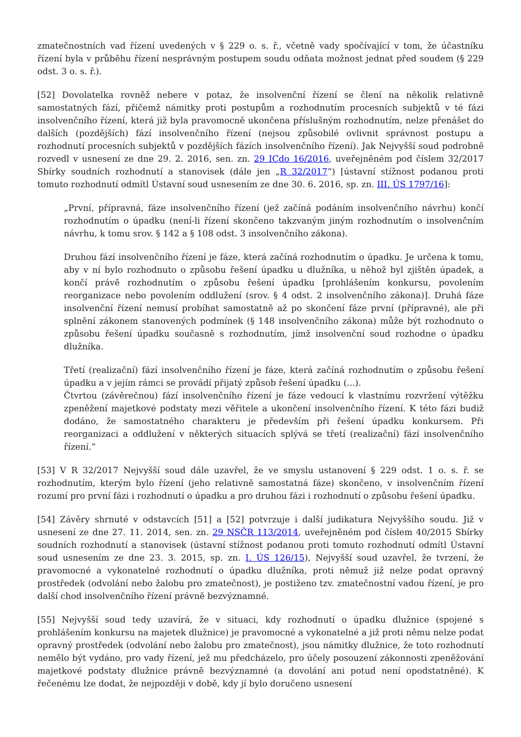zmatečnostních vad řízení uvedených v § 229 o. s. ř., včetně vady spočívající v tom, že účastníku řízení byla v průběhu řízení nesprávným postupem soudu odňata možnost jednat před soudem (§ 229 odst. 3 o. s. ř.).
[52] Dovolatelka rovněž nebere v potaz, že insolvenční řízení se člení na několik relativně samostatných fází, přičemž námitky proti postupům a rozhodnutím procesních subjektů v té fázi insolvenčního řízení, která již byla pravomocně ukončena příslušným rozhodnutím, nelze přenášet do dalších (pozdějších) fází insolvenčního řízení (nejsou způsobilé ovlivnit správnost postupu a rozhodnutí procesních subjektů v pozdějších fázích insolvenčního řízení). Jak Nejvyšší soud podrobně rozvedl v usnesení ze dne 29. 2. 2016, sen. zn. 29 ICdo 16/2016, uveřejněném pod číslem 32/2017 Sbírky soudních rozhodnutí a stanovisek (dále jen „R 32/2017“) [ústavní stížnost podanou proti tomuto rozhodnutí odmítl Ústavní soud usnesením ze dne 30. 6. 2016, sp. zn. III. ÚS 1797/16]:
„První, přípravná, fáze insolvenčního řízení (jež začíná podáním insolvenčního návrhu) končí rozhodnutím o úpadku (není-li řízení skončeno takzvaným jiným rozhodnutím o insolvenčním návrhu, k tomu srov. § 142 a § 108 odst. 3 insolvenčního zákona).
Druhou fází insolvenčního řízení je fáze, která začíná rozhodnutím o úpadku. Je určena k tomu, aby v ní bylo rozhodnuto o způsobu řešení úpadku u dlužníka, u něhož byl zjištěn úpadek, a končí právě rozhodnutím o způsobu řešení úpadku [prohlášením konkursu, povolením reorganizace nebo povolením oddlužení (srov. § 4 odst. 2 insolvenčního zákona)]. Druhá fáze insolvenční řízení nemusí probíhat samostatně až po skončení fáze první (přípravné), ale při splnění zákonem stanovených podmínek (§ 148 insolvenčního zákona) může být rozhodnuto o způsobu řešení úpadku současně s rozhodnutím, jímž insolvenční soud rozhodne o úpadku dlužníka.
Třetí (realizační) fází insolvenčního řízení je fáze, která začíná rozhodnutím o způsobu řešení úpadku a v jejím rámci se provádí přijatý způsob řešení úpadku (...).
Čtvrtou (závěrečnou) fází insolvenčního řízení je fáze vedoucí k vlastnímu rozvržení výtěžku zpeněžení majetkové podstaty mezi věřitele a ukončení insolvenčního řízení. K této fázi budiž dodáno, že samostatného charakteru je především při řešení úpadku konkursem. Při reorganizaci a oddlužení v některých situacích splývá se třetí (realizační) fází insolvenčního řízení.“
[53] V R 32/2017 Nejvyšší soud dále uzavřel, že ve smyslu ustanovení § 229 odst. 1 o. s. ř. se rozhodnutím, kterým bylo řízení (jeho relativně samostatná fáze) skončeno, v insolvenčním řízení rozumí pro první fázi i rozhodnutí o úpadku a pro druhou fázi i rozhodnutí o způsobu řešení úpadku.
[54] Závěry shrnuté v odstavcích [51] a [52] potvrzuje i další judikatura Nejvyššího soudu. Již v usnesení ze dne 27. 11. 2014, sen. zn. 29 NSČR 113/2014, uveřejněném pod číslem 40/2015 Sbírky soudních rozhodnutí a stanovisek (ústavní stížnost podanou proti tomuto rozhodnutí odmítl Ústavní soud usnesením ze dne 23. 3. 2015, sp. zn. I. ÚS 126/15), Nejvyšší soud uzavřel, že tvrzení, že pravomocné a vykonatelné rozhodnutí o úpadku dlužníka, proti němuž již nelze podat opravný prostředek (odvolání nebo žalobu pro zmatečnost), je postiženo tzv. zmatečnostní vadou řízení, je pro další chod insolvenčního řízení právně bezvýznamné.
[55] Nejvyšší soud tedy uzavírá, že v situaci, kdy rozhodnutí o úpadku dlužnice (spojené s prohlášením konkursu na majetek dlužnice) je pravomocné a vykonatelné a již proti němu nelze podat opravný prostředek (odvolání nebo žalobu pro zmatečnost), jsou námitky dlužnice, že toto rozhodnutí nemělo být vydáno, pro vady řízení, jež mu předcházelo, pro účely posouzení zákonnosti zpeněžování majetkové podstaty dlužnice právně bezvýznamné (a dovolání ani potud není opodstatněné). K řečenému lze dodat, že nejpozději v době, kdy jí bylo doručeno usnesení